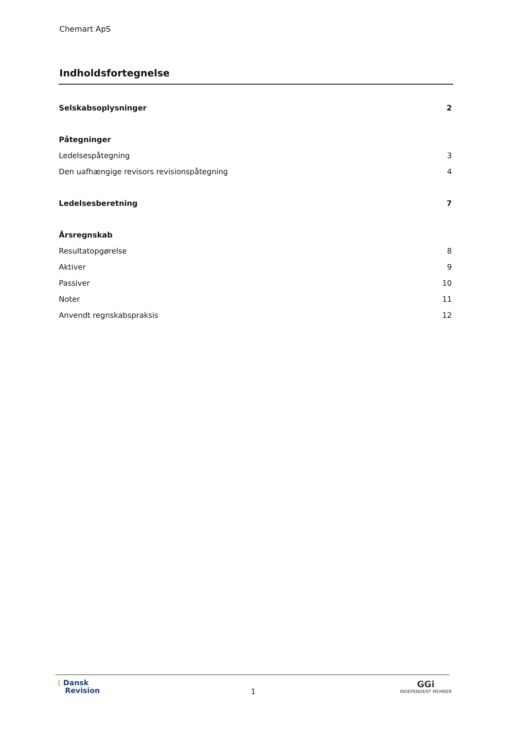Chemart ApS
Indholdsfortegnelse
Selskabsoplysninger 2
Påtegninger
Ledelsespåtegning 3
Den uafhængige revisors revisionspåtegning 4
Ledelsesberetning 7
Årsregnskab
Resultatopgørelse 8
Aktiver 9
Passiver 10
Noter 11
Anvendt regnskabspraksis 12
⟨ Dansk
Revision
1
GGi
INDEPENDENT MEMBER